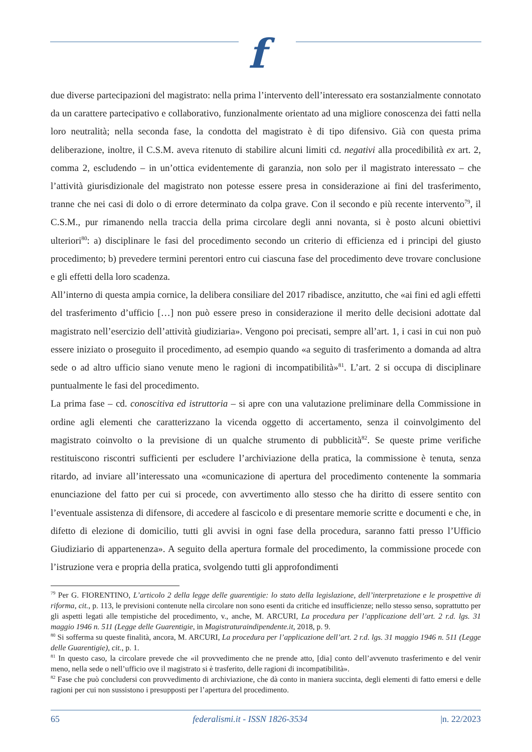f
due diverse partecipazioni del magistrato: nella prima l’intervento dell’interessato era sostanzialmente connotato da un carattere partecipativo e collaborativo, funzionalmente orientato ad una migliore conoscenza dei fatti nella loro neutralità; nella seconda fase, la condotta del magistrato è di tipo difensivo. Già con questa prima deliberazione, inoltre, il C.S.M. aveva ritenuto di stabilire alcuni limiti cd. negativi alla procedibilità ex art. 2, comma 2, escludendo – in un’ottica evidentemente di garanzia, non solo per il magistrato interessato – che l’attività giurisdizionale del magistrato non potesse essere presa in considerazione ai fini del trasferimento, tranne che nei casi di dolo o di errore determinato da colpa grave. Con il secondo e più recente intervento<sup>79</sup>, il C.S.M., pur rimanendo nella traccia della prima circolare degli anni novanta, si è posto alcuni obiettivi ulteriori<sup>80</sup>: a) disciplinare le fasi del procedimento secondo un criterio di efficienza ed i principi del giusto procedimento; b) prevedere termini perentori entro cui ciascuna fase del procedimento deve trovare conclusione e gli effetti della loro scadenza.
All’interno di questa ampia cornice, la delibera consiliare del 2017 ribadisce, anzitutto, che «ai fini ed agli effetti del trasferimento d’ufficio […] non può essere preso in considerazione il merito delle decisioni adottate dal magistrato nell’esercizio dell’attività giudiziaria». Vengono poi precisati, sempre all’art. 1, i casi in cui non può essere iniziato o proseguito il procedimento, ad esempio quando «a seguito di trasferimento a domanda ad altra sede o ad altro ufficio siano venute meno le ragioni di incompatibilità»<sup>81</sup>. L’art. 2 si occupa di disciplinare puntualmente le fasi del procedimento.
La prima fase – cd. conoscitiva ed istruttoria – si apre con una valutazione preliminare della Commissione in ordine agli elementi che caratterizzano la vicenda oggetto di accertamento, senza il coinvolgimento del magistrato coinvolto o la previsione di un qualche strumento di pubblicità<sup>82</sup>. Se queste prime verifiche restituiscono riscontri sufficienti per escludere l’archiviazione della pratica, la commissione è tenuta, senza ritardo, ad inviare all’interessato una «comunicazione di apertura del procedimento contenente la sommaria enunciazione del fatto per cui si procede, con avvertimento allo stesso che ha diritto di essere sentito con l’eventuale assistenza di difensore, di accedere al fascicolo e di presentare memorie scritte e documenti e che, in difetto di elezione di domicilio, tutti gli avvisi in ogni fase della procedura, saranno fatti presso l’Ufficio Giudiziario di appartenenza». A seguito della apertura formale del procedimento, la commissione procede con l’istruzione vera e propria della pratica, svolgendo tutti gli approfondimenti
<sup>79</sup> Per G. FIORENTINO, L’articolo 2 della legge delle guarentigie: lo stato della legislazione, dell’interpretazione e le prospettive di riforma, cit., p. 113, le previsioni contenute nella circolare non sono esenti da critiche ed insufficienze; nello stesso senso, soprattutto per gli aspetti legati alle tempistiche del procedimento, v., anche, M. ARCURI, La procedura per l’applicazione dell’art. 2 r.d. lgs. 31 maggio 1946 n. 511 (Legge delle Guarentigie, in Magistraturaindipendente.it, 2018, p. 9.
<sup>80</sup> Si sofferma su queste finalità, ancora, M. ARCURI, La procedura per l’applicazione dell’art. 2 r.d. lgs. 31 maggio 1946 n. 511 (Legge delle Guarentigie), cit., p. 1.
<sup>81</sup> In questo caso, la circolare prevede che «il provvedimento che ne prende atto, [dia] conto dell’avvenuto trasferimento e del venir meno, nella sede o nell’ufficio ove il magistrato si è trasferito, delle ragioni di incompatibilità».
<sup>82</sup> Fase che può concludersi con provvedimento di archiviazione, che dà conto in maniera succinta, degli elementi di fatto emersi e delle ragioni per cui non sussistono i presupposti per l’apertura del procedimento.
65 federalismi.it - ISSN 1826-3534 |n. 22/2023